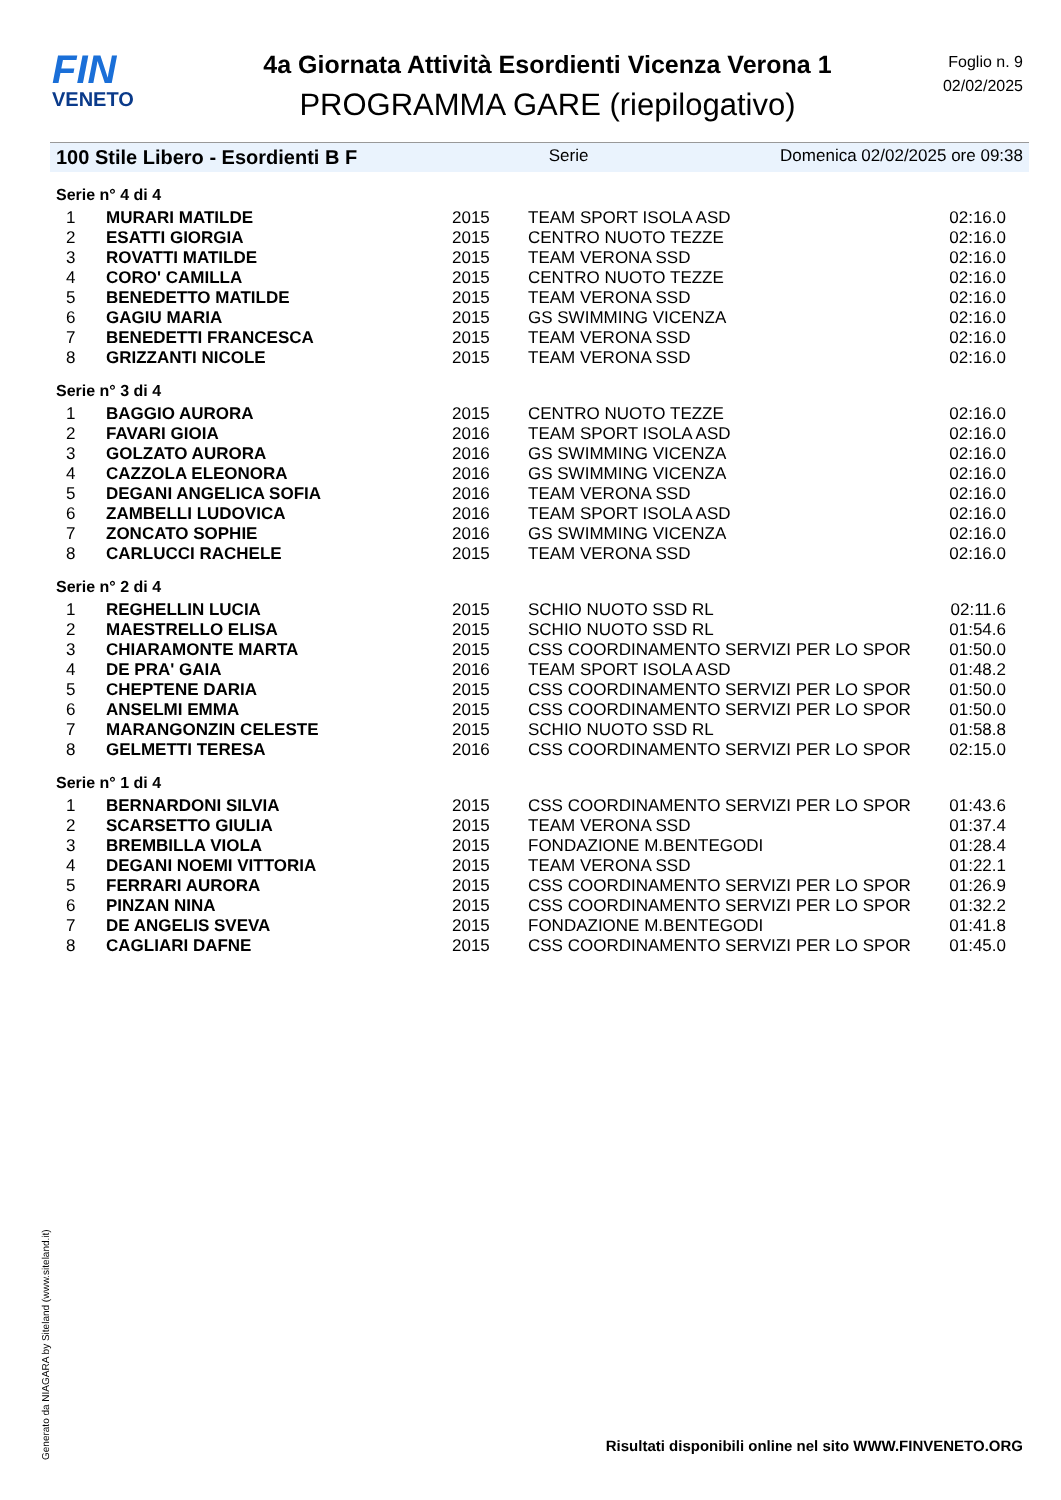FIN
VENETO
4a Giornata Attività Esordienti Vicenza Verona 1
PROGRAMMA GARE (riepilogativo)
Foglio n. 9
02/02/2025
100 Stile Libero - Esordienti B F Serie Domenica 02/02/2025 ore 09:38
Serie n° 4 di 4
| 1 | MURARI MATILDE | 2015 | TEAM SPORT ISOLA ASD | 02:16.0 |
| 2 | ESATTI GIORGIA | 2015 | CENTRO NUOTO TEZZE | 02:16.0 |
| 3 | ROVATTI MATILDE | 2015 | TEAM VERONA SSD | 02:16.0 |
| 4 | CORO' CAMILLA | 2015 | CENTRO NUOTO TEZZE | 02:16.0 |
| 5 | BENEDETTO MATILDE | 2015 | TEAM VERONA SSD | 02:16.0 |
| 6 | GAGIU MARIA | 2015 | GS SWIMMING VICENZA | 02:16.0 |
| 7 | BENEDETTI FRANCESCA | 2015 | TEAM VERONA SSD | 02:16.0 |
| 8 | GRIZZANTI NICOLE | 2015 | TEAM VERONA SSD | 02:16.0 |
Serie n° 3 di 4
| 1 | BAGGIO AURORA | 2015 | CENTRO NUOTO TEZZE | 02:16.0 |
| 2 | FAVARI GIOIA | 2016 | TEAM SPORT ISOLA ASD | 02:16.0 |
| 3 | GOLZATO AURORA | 2016 | GS SWIMMING VICENZA | 02:16.0 |
| 4 | CAZZOLA ELEONORA | 2016 | GS SWIMMING VICENZA | 02:16.0 |
| 5 | DEGANI ANGELICA SOFIA | 2016 | TEAM VERONA SSD | 02:16.0 |
| 6 | ZAMBELLI LUDOVICA | 2016 | TEAM SPORT ISOLA ASD | 02:16.0 |
| 7 | ZONCATO SOPHIE | 2016 | GS SWIMMING VICENZA | 02:16.0 |
| 8 | CARLUCCI RACHELE | 2015 | TEAM VERONA SSD | 02:16.0 |
Serie n° 2 di 4
| 1 | REGHELLIN LUCIA | 2015 | SCHIO NUOTO SSD RL | 02:11.6 |
| 2 | MAESTRELLO ELISA | 2015 | SCHIO NUOTO SSD RL | 01:54.6 |
| 3 | CHIARAMONTE MARTA | 2015 | CSS COORDINAMENTO SERVIZI PER LO SPOR | 01:50.0 |
| 4 | DE PRA' GAIA | 2016 | TEAM SPORT ISOLA ASD | 01:48.2 |
| 5 | CHEPTENE DARIA | 2015 | CSS COORDINAMENTO SERVIZI PER LO SPOR | 01:50.0 |
| 6 | ANSELMI EMMA | 2015 | CSS COORDINAMENTO SERVIZI PER LO SPOR | 01:50.0 |
| 7 | MARANGONZIN CELESTE | 2015 | SCHIO NUOTO SSD RL | 01:58.8 |
| 8 | GELMETTI TERESA | 2016 | CSS COORDINAMENTO SERVIZI PER LO SPOR | 02:15.0 |
Serie n° 1 di 4
| 1 | BERNARDONI SILVIA | 2015 | CSS COORDINAMENTO SERVIZI PER LO SPOR | 01:43.6 |
| 2 | SCARSETTO GIULIA | 2015 | TEAM VERONA SSD | 01:37.4 |
| 3 | BREMBILLA VIOLA | 2015 | FONDAZIONE M.BENTEGODI | 01:28.4 |
| 4 | DEGANI NOEMI VITTORIA | 2015 | TEAM VERONA SSD | 01:22.1 |
| 5 | FERRARI AURORA | 2015 | CSS COORDINAMENTO SERVIZI PER LO SPOR | 01:26.9 |
| 6 | PINZAN NINA | 2015 | CSS COORDINAMENTO SERVIZI PER LO SPOR | 01:32.2 |
| 7 | DE ANGELIS SVEVA | 2015 | FONDAZIONE M.BENTEGODI | 01:41.8 |
| 8 | CAGLIARI DAFNE | 2015 | CSS COORDINAMENTO SERVIZI PER LO SPOR | 01:45.0 |
Generato da NIAGARA by Siteland (www.siteland.it)
Risultati disponibili online nel sito WWW.FINVENETO.ORG